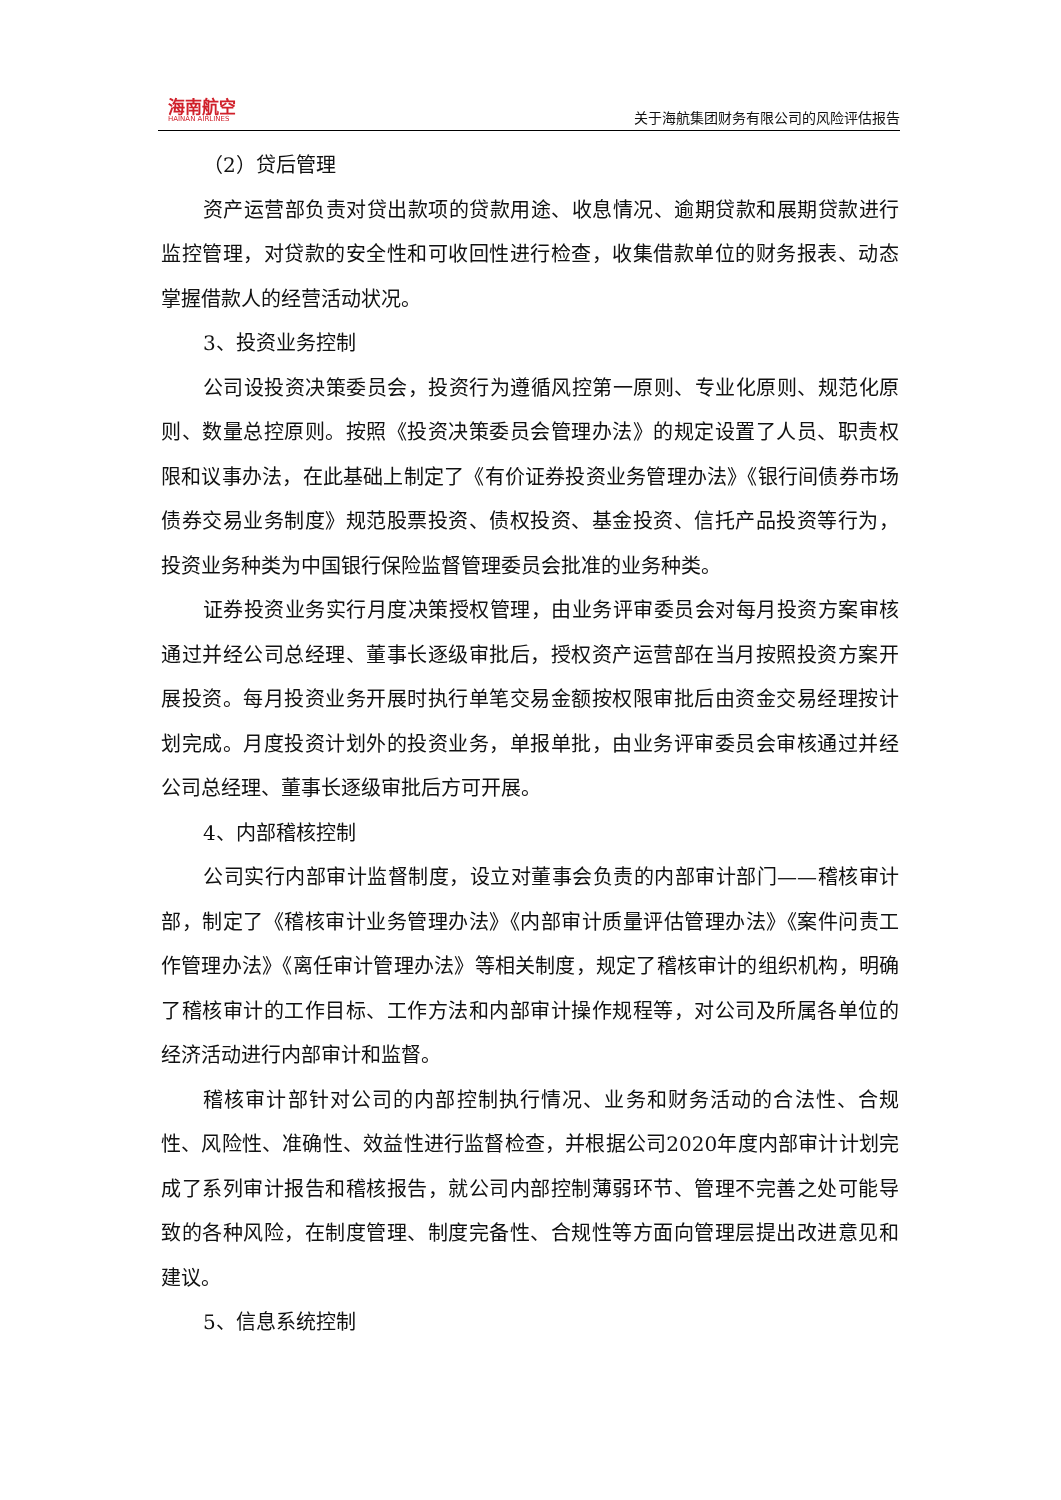海南航空
HAINAN AIRLINES
关于海航集团财务有限公司的风险评估报告
（2）贷后管理
资产运营部负责对贷出款项的贷款用途、收息情况、逾期贷款和展期贷款进行监控管理，对贷款的安全性和可收回性进行检查，收集借款单位的财务报表、动态掌握借款人的经营活动状况。
3、投资业务控制
公司设投资决策委员会，投资行为遵循风控第一原则、专业化原则、规范化原则、数量总控原则。按照《投资决策委员会管理办法》的规定设置了人员、职责权限和议事办法，在此基础上制定了《有价证券投资业务管理办法》《银行间债券市场债券交易业务制度》规范股票投资、债权投资、基金投资、信托产品投资等行为，投资业务种类为中国银行保险监督管理委员会批准的业务种类。
证券投资业务实行月度决策授权管理，由业务评审委员会对每月投资方案审核通过并经公司总经理、董事长逐级审批后，授权资产运营部在当月按照投资方案开展投资。每月投资业务开展时执行单笔交易金额按权限审批后由资金交易经理按计划完成。月度投资计划外的投资业务，单报单批，由业务评审委员会审核通过并经公司总经理、董事长逐级审批后方可开展。
4、内部稽核控制
公司实行内部审计监督制度，设立对董事会负责的内部审计部门——稽核审计部，制定了《稽核审计业务管理办法》《内部审计质量评估管理办法》《案件问责工作管理办法》《离任审计管理办法》等相关制度，规定了稽核审计的组织机构，明确了稽核审计的工作目标、工作方法和内部审计操作规程等，对公司及所属各单位的经济活动进行内部审计和监督。
稽核审计部针对公司的内部控制执行情况、业务和财务活动的合法性、合规性、风险性、准确性、效益性进行监督检查，并根据公司2020年度内部审计计划完成了系列审计报告和稽核报告，就公司内部控制薄弱环节、管理不完善之处可能导致的各种风险，在制度管理、制度完备性、合规性等方面向管理层提出改进意见和建议。
5、信息系统控制